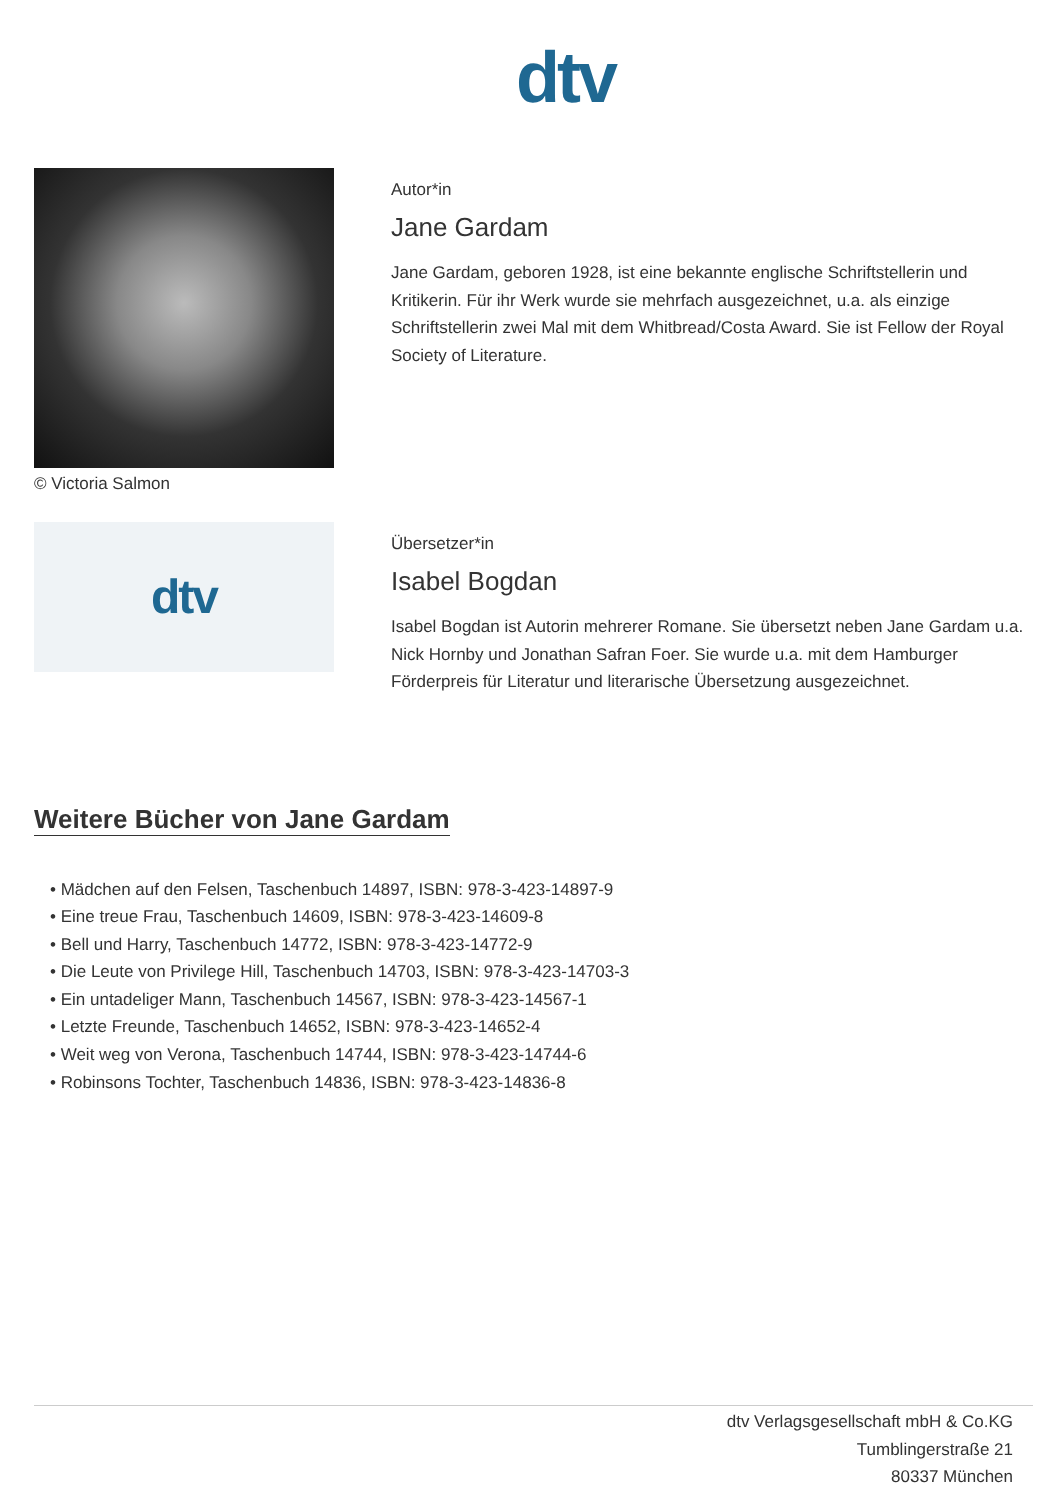dtv
© Victoria Salmon
Autor*in
Jane Gardam
Jane Gardam, geboren 1928, ist eine bekannte englische Schriftstellerin und Kritikerin. Für ihr Werk wurde sie mehrfach ausgezeichnet, u.a. als einzige Schriftstellerin zwei Mal mit dem Whitbread/Costa Award. Sie ist Fellow der Royal Society of Literature.
dtv
Übersetzer*in
Isabel Bogdan
Isabel Bogdan ist Autorin mehrerer Romane. Sie übersetzt neben Jane Gardam u.a. Nick Hornby und Jonathan Safran Foer. Sie wurde u.a. mit dem Hamburger Förderpreis für Literatur und literarische Übersetzung ausgezeichnet.
Weitere Bücher von Jane Gardam
• Mädchen auf den Felsen, Taschenbuch 14897, ISBN: 978-3-423-14897-9
• Eine treue Frau, Taschenbuch 14609, ISBN: 978-3-423-14609-8
• Bell und Harry, Taschenbuch 14772, ISBN: 978-3-423-14772-9
• Die Leute von Privilege Hill, Taschenbuch 14703, ISBN: 978-3-423-14703-3
• Ein untadeliger Mann, Taschenbuch 14567, ISBN: 978-3-423-14567-1
• Letzte Freunde, Taschenbuch 14652, ISBN: 978-3-423-14652-4
• Weit weg von Verona, Taschenbuch 14744, ISBN: 978-3-423-14744-6
• Robinsons Tochter, Taschenbuch 14836, ISBN: 978-3-423-14836-8
dtv Verlagsgesellschaft mbH & Co.KG
Tumblingerstraße 21
80337 München